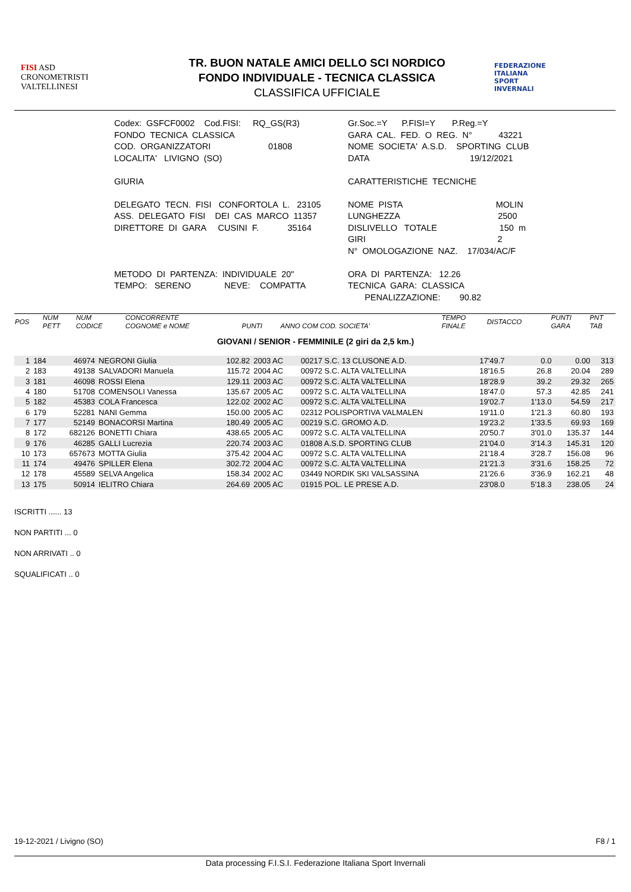FISI ASD
CRONOMETRISTI
VALTELLINESI
TR. BUON NATALE AMICI DELLO SCI NORDICO
FONDO INDIVIDUALE - TECNICA CLASSICA
CLASSIFICA UFFICIALE
FEDERAZIONE
ITALIANA
SPORT
INVERNALI
Codex: GSFCF0002 Cod.FISI: RQ_GS(R3) FONDO TECNICA CLASSICA COD. ORGANIZZATORI 01808 LOCALITA' LIVIGNO (SO) GIURIA DELEGATO TECN. FISI CONFORTOLA L. 23105 ASS. DELEGATO FISI DEI CAS MARCO 11357 DIRETTORE DI GARA CUSINI F. 35164 METODO DI PARTENZA: INDIVIDUALE 20" TEMPO: SERENO NEVE: COMPATTA
Gr.Soc.=Y P.FISI=Y P.Reg.=Y GARA CAL. FED. O REG. N° 43221 NOME SOCIETA' A.S.D. SPORTING CLUB DATA 19/12/2021 CARATTERISTICHE TECNICHE NOME PISTA MOLIN LUNGHEZZA 2500 DISLIVELLO TOTALE 150 m GIRI 2 N° OMOLOGAZIONE NAZ. 17/034/AC/F ORA DI PARTENZA: 12.26 TECNICA GARA: CLASSICA PENALIZZAZIONE: 90.82
| POS | NUM PETT | NUM CODICE | CONCORRENTE COGNOME e NOME | PUNTI | ANNO COM COD. SOCIETA' | TEMPO FINALE | DISTACCO | PUNTI GARA | PNT TAB |
| --- | --- | --- | --- | --- | --- | --- | --- | --- | --- |
GIOVANI / SENIOR - FEMMINILE (2 giri da 2,5 km.)
| 1 | 184 | 46974 | NEGRONI Giulia | 102.82 | 2003 AC | 00217 S.C. 13 CLUSONE A.D. | 17'49.7 | 0.0 | 0.00 | 313 |
| 2 | 183 | 49138 | SALVADORI Manuela | 115.72 | 2004 AC | 00972 S.C. ALTA VALTELLINA | 18'16.5 | 26.8 | 20.04 | 289 |
| 3 | 181 | 46098 | ROSSI Elena | 129.11 | 2003 AC | 00972 S.C. ALTA VALTELLINA | 18'28.9 | 39.2 | 29.32 | 265 |
| 4 | 180 | 51708 | COMENSOLI Vanessa | 135.67 | 2005 AC | 00972 S.C. ALTA VALTELLINA | 18'47.0 | 57.3 | 42.85 | 241 |
| 5 | 182 | 45383 | COLA Francesca | 122.02 | 2002 AC | 00972 S.C. ALTA VALTELLINA | 19'02.7 | 1'13.0 | 54.59 | 217 |
| 6 | 179 | 52281 | NANI Gemma | 150.00 | 2005 AC | 02312 POLISPORTIVA VALMALEN | 19'11.0 | 1'21.3 | 60.80 | 193 |
| 7 | 177 | 52149 | BONACORSI Martina | 180.49 | 2005 AC | 00219 S.C. GROMO A.D. | 19'23.2 | 1'33.5 | 69.93 | 169 |
| 8 | 172 | 682126 | BONETTI Chiara | 438.65 | 2005 AC | 00972 S.C. ALTA VALTELLINA | 20'50.7 | 3'01.0 | 135.37 | 144 |
| 9 | 176 | 46285 | GALLI Lucrezia | 220.74 | 2003 AC | 01808 A.S.D. SPORTING CLUB | 21'04.0 | 3'14.3 | 145.31 | 120 |
| 10 | 173 | 657673 | MOTTA Giulia | 375.42 | 2004 AC | 00972 S.C. ALTA VALTELLINA | 21'18.4 | 3'28.7 | 156.08 | 96 |
| 11 | 174 | 49476 | SPILLER Elena | 302.72 | 2004 AC | 00972 S.C. ALTA VALTELLINA | 21'21.3 | 3'31.6 | 158.25 | 72 |
| 12 | 178 | 45589 | SELVA Angelica | 158.34 | 2002 AC | 03449 NORDIK SKI VALSASSINA | 21'26.6 | 3'36.9 | 162.21 | 48 |
| 13 | 175 | 50914 | IELITRO Chiara | 264.69 | 2005 AC | 01915 POL. LE PRESE A.D. | 23'08.0 | 5'18.3 | 238.05 | 24 |
ISCRITTI ...... 13
NON PARTITI ... 0
NON ARRIVATI .. 0
SQUALIFICATI .. 0
19-12-2021 / Livigno (SO) F8 / 1
Data processing F.I.S.I. Federazione Italiana Sport Invernali